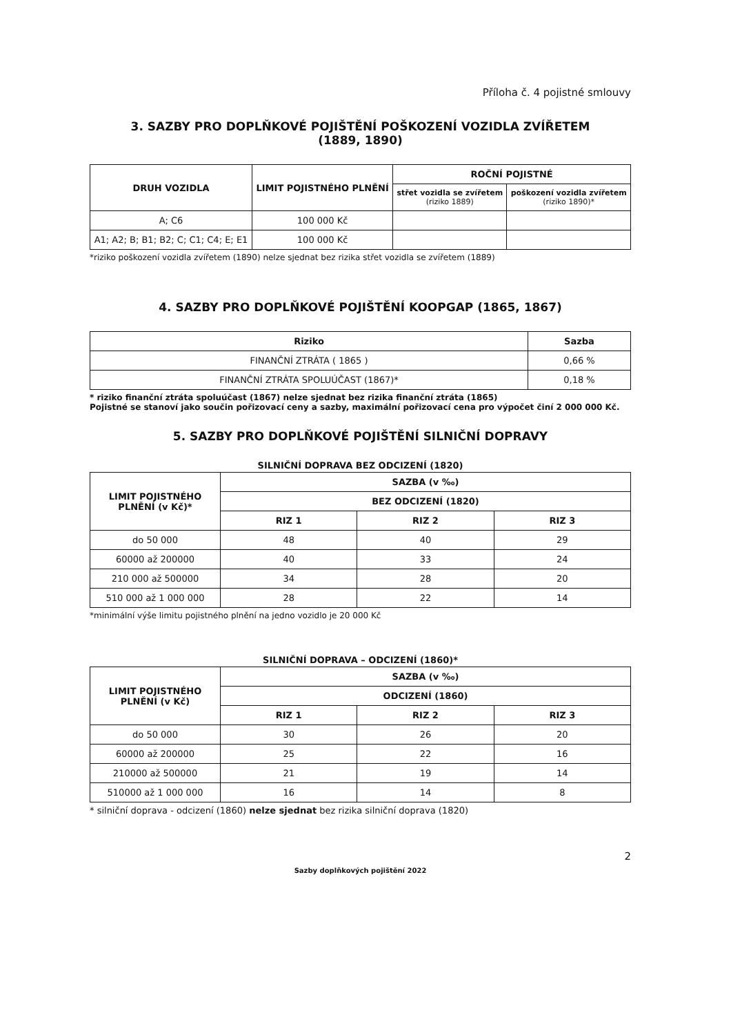Příloha č. 4 pojistné smlouvy
3. SAZBY PRO DOPLŇKOVÉ POJIŠTĚNÍ POŠKOZENÍ VOZIDLA ZVÍŘETEM
(1889, 1890)
| DRUH VOZIDLA | LIMIT POJISTNÉHO PLNĚNÍ | ROČNÍ POJISTNÉ | |
| --- | --- | --- | --- |
| | | střet vozidla se zvířetem (riziko 1889) | poškození vozidla zvířetem (riziko 1890)* |
| A; C6 | 100 000 Kč | | |
| A1; A2; B; B1; B2; C; C1; C4; E; E1 | 100 000 Kč | | |
*riziko poškození vozidla zvířetem (1890) nelze sjednat bez rizika střet vozidla se zvířetem (1889)
4. SAZBY PRO DOPLŇKOVÉ POJIŠTĚNÍ KOOPGAP (1865, 1867)
| Riziko | Sazba |
| --- | --- |
| FINANČNÍ ZTRÁTA ( 1865 ) | 0,66 % |
| FINANČNÍ ZTRÁTA SPOLUÚČAST (1867)* | 0,18 % |
* riziko finanční ztráta spoluúčast (1867) nelze sjednat bez rizika finanční ztráta (1865)
Pojistné se stanoví jako součin pořizovací ceny a sazby, maximální pořizovací cena pro výpočet činí 2 000 000 Kč.
5. SAZBY PRO DOPLŇKOVÉ POJIŠTĚNÍ SILNIČNÍ DOPRAVY
SILNIČNÍ DOPRAVA BEZ ODCIZENÍ (1820)
| LIMIT POJISTNÉHO PLNĚNÍ (v Kč)* | SAZBA (v ‰) | | |
| --- | --- | --- | --- |
| | BEZ ODCIZENÍ (1820) | | |
| | RIZ 1 | RIZ 2 | RIZ 3 |
| do 50 000 | 48 | 40 | 29 |
| 60000 až 200000 | 40 | 33 | 24 |
| 210 000 až 500000 | 34 | 28 | 20 |
| 510 000 až 1 000 000 | 28 | 22 | 14 |
*minimální výše limitu pojistného plnění na jedno vozidlo je 20 000 Kč
SILNIČNÍ DOPRAVA – ODCIZENÍ (1860)*
| LIMIT POJISTNÉHO PLNĚNÍ (v Kč) | SAZBA (v ‰) | | |
| --- | --- | --- | --- |
| | ODCIZENÍ (1860) | | |
| | RIZ 1 | RIZ 2 | RIZ 3 |
| do 50 000 | 30 | 26 | 20 |
| 60000 až 200000 | 25 | 22 | 16 |
| 210000 až 500000 | 21 | 19 | 14 |
| 510000 až 1 000 000 | 16 | 14 | 8 |
* silniční doprava - odcizení (1860) nelze sjednat bez rizika silniční doprava (1820)
2
Sazby doplňkových pojištění 2022